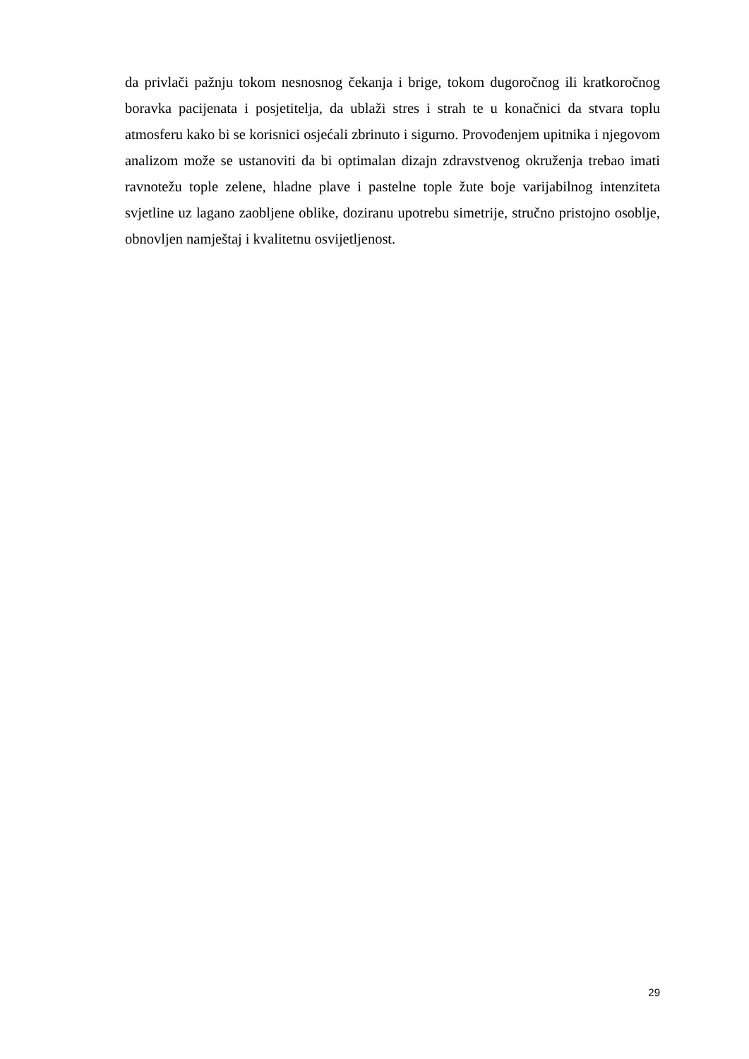da privlači pažnju tokom nesnosnog čekanja i brige, tokom dugoročnog ili kratkoročnog boravka pacijenata i posjetitelja, da ublaži stres i strah te u konačnici da stvara toplu atmosferu kako bi se korisnici osjećali zbrinuto i sigurno. Provođenjem upitnika i njegovom analizom može se ustanoviti da bi optimalan dizajn zdravstvenog okruženja trebao imati ravnotežu tople zelene, hladne plave i pastelne tople žute boje varijabilnog intenziteta svjetline uz lagano zaobljene oblike, doziranu upotrebu simetrije, stručno pristojno osoblje, obnovljen namještaj i kvalitetnu osvijetljenost.
29